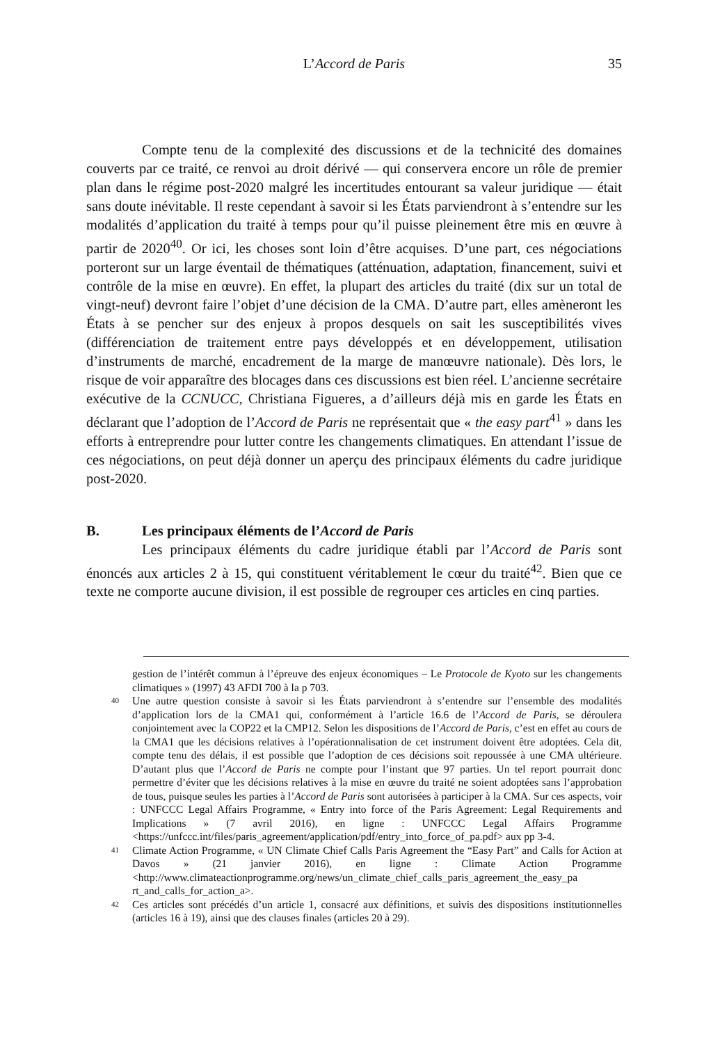L’Accord de Paris
35
Compte tenu de la complexité des discussions et de la technicité des domaines couverts par ce traité, ce renvoi au droit dérivé — qui conservera encore un rôle de premier plan dans le régime post-2020 malgré les incertitudes entourant sa valeur juridique — était sans doute inévitable. Il reste cependant à savoir si les États parviendront à s’entendre sur les modalités d’application du traité à temps pour qu’il puisse pleinement être mis en œuvre à partir de 2020<sup>40</sup>. Or ici, les choses sont loin d’être acquises. D’une part, ces négociations porteront sur un large éventail de thématiques (atténuation, adaptation, financement, suivi et contrôle de la mise en œuvre). En effet, la plupart des articles du traité (dix sur un total de vingt-neuf) devront faire l’objet d’une décision de la CMA. D’autre part, elles amèneront les États à se pencher sur des enjeux à propos desquels on sait les susceptibilités vives (différenciation de traitement entre pays développés et en développement, utilisation d’instruments de marché, encadrement de la marge de manœuvre nationale). Dès lors, le risque de voir apparaître des blocages dans ces discussions est bien réel. L’ancienne secrétaire exécutive de la CCNUCC, Christiana Figueres, a d’ailleurs déjà mis en garde les États en déclarant que l’adoption de l’Accord de Paris ne représentait que « the easy part<sup>41</sup> » dans les efforts à entreprendre pour lutter contre les changements climatiques. En attendant l’issue de ces négociations, on peut déjà donner un aperçu des principaux éléments du cadre juridique post-2020.
B. Les principaux éléments de l’Accord de Paris
Les principaux éléments du cadre juridique établi par l’Accord de Paris sont énoncés aux articles 2 à 15, qui constituent véritablement le cœur du traité<sup>42</sup>. Bien que ce texte ne comporte aucune division, il est possible de regrouper ces articles en cinq parties.
gestion de l’intérêt commun à l’épreuve des enjeux économiques – Le Protocole de Kyoto sur les changements climatiques » (1997) 43 AFDI 700 à la p 703.
<sup>40</sup> Une autre question consiste à savoir si les États parviendront à s’entendre sur l’ensemble des modalités d’application lors de la CMA1 qui, conformément à l’article 16.6 de l’Accord de Paris, se déroulera conjointement avec la COP22 et la CMP12. Selon les dispositions de l’Accord de Paris, c’est en effet au cours de la CMA1 que les décisions relatives à l’opérationnalisation de cet instrument doivent être adoptées. Cela dit, compte tenu des délais, il est possible que l’adoption de ces décisions soit repoussée à une CMA ultérieure. D’autant plus que l’Accord de Paris ne compte pour l’instant que 97 parties. Un tel report pourrait donc permettre d’éviter que les décisions relatives à la mise en œuvre du traité ne soient adoptées sans l’approbation de tous, puisque seules les parties à l’Accord de Paris sont autorisées à participer à la CMA. Sur ces aspects, voir : UNFCCC Legal Affairs Programme, « Entry into force of the Paris Agreement: Legal Requirements and Implications » (7 avril 2016), en ligne : UNFCCC Legal Affairs Programme <https://unfccc.int/files/paris_agreement/application/pdf/entry_into_force_of_pa.pdf> aux pp 3-4.
<sup>41</sup> Climate Action Programme, « UN Climate Chief Calls Paris Agreement the “Easy Part” and Calls for Action at Davos » (21 janvier 2016), en ligne : Climate Action Programme <http://www.climateactionprogramme.org/news/un_climate_chief_calls_paris_agreement_the_easy_pa rt_and_calls_for_action_a>.
<sup>42</sup> Ces articles sont précédés d’un article 1, consacré aux définitions, et suivis des dispositions institutionnelles (articles 16 à 19), ainsi que des clauses finales (articles 20 à 29).